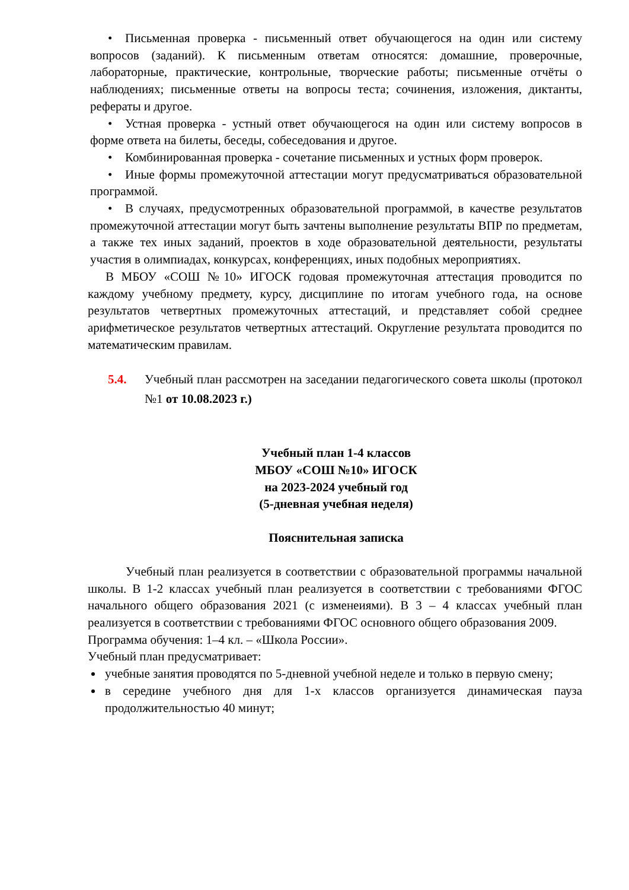• Письменная проверка - письменный ответ обучающегося на один или систему вопросов (заданий). К письменным ответам относятся: домашние, проверочные, лабораторные, практические, контрольные, творческие работы; письменные отчёты о наблюдениях; письменные ответы на вопросы теста; сочинения, изложения, диктанты, рефераты и другое.
• Устная проверка - устный ответ обучающегося на один или систему вопросов в форме ответа на билеты, беседы, собеседования и другое.
• Комбинированная проверка - сочетание письменных и устных форм проверок.
• Иные формы промежуточной аттестации могут предусматриваться образовательной программой.
• В случаях, предусмотренных образовательной программой, в качестве результатов промежуточной аттестации могут быть зачтены выполнение результаты ВПР по предметам, а также тех иных заданий, проектов в ходе образовательной деятельности, результаты участия в олимпиадах, конкурсах, конференциях, иных подобных мероприятиях.
В МБОУ «СОШ №10» ИГОСК годовая промежуточная аттестация проводится по каждому учебному предмету, курсу, дисциплине по итогам учебного года, на основе результатов четвертных промежуточных аттестаций, и представляет собой среднее арифметическое результатов четвертных аттестаций. Округление результата проводится по математическим правилам.
5.4. Учебный план рассмотрен на заседании педагогического совета школы (протокол №1 от 10.08.2023 г.)
Учебный план 1-4 классов
МБОУ «СОШ №10» ИГОСК
на 2023-2024 учебный год
(5-дневная учебная неделя)
Пояснительная записка
Учебный план реализуется в соответствии с образовательной программы начальной школы. В 1-2 классах учебный план реализуется в соответствии с требованиями ФГОС начального общего образования 2021 (с изменеиями). В 3 – 4 классах учебный план реализуется в соответствии с требованиями ФГОС основного общего образования 2009.
Программа обучения: 1–4 кл. – «Школа России».
Учебный план предусматривает:
учебные занятия проводятся по 5-дневной учебной неделе и только в первую смену;
в середине учебного дня для 1-х классов организуется динамическая пауза продолжительностью 40 минут;